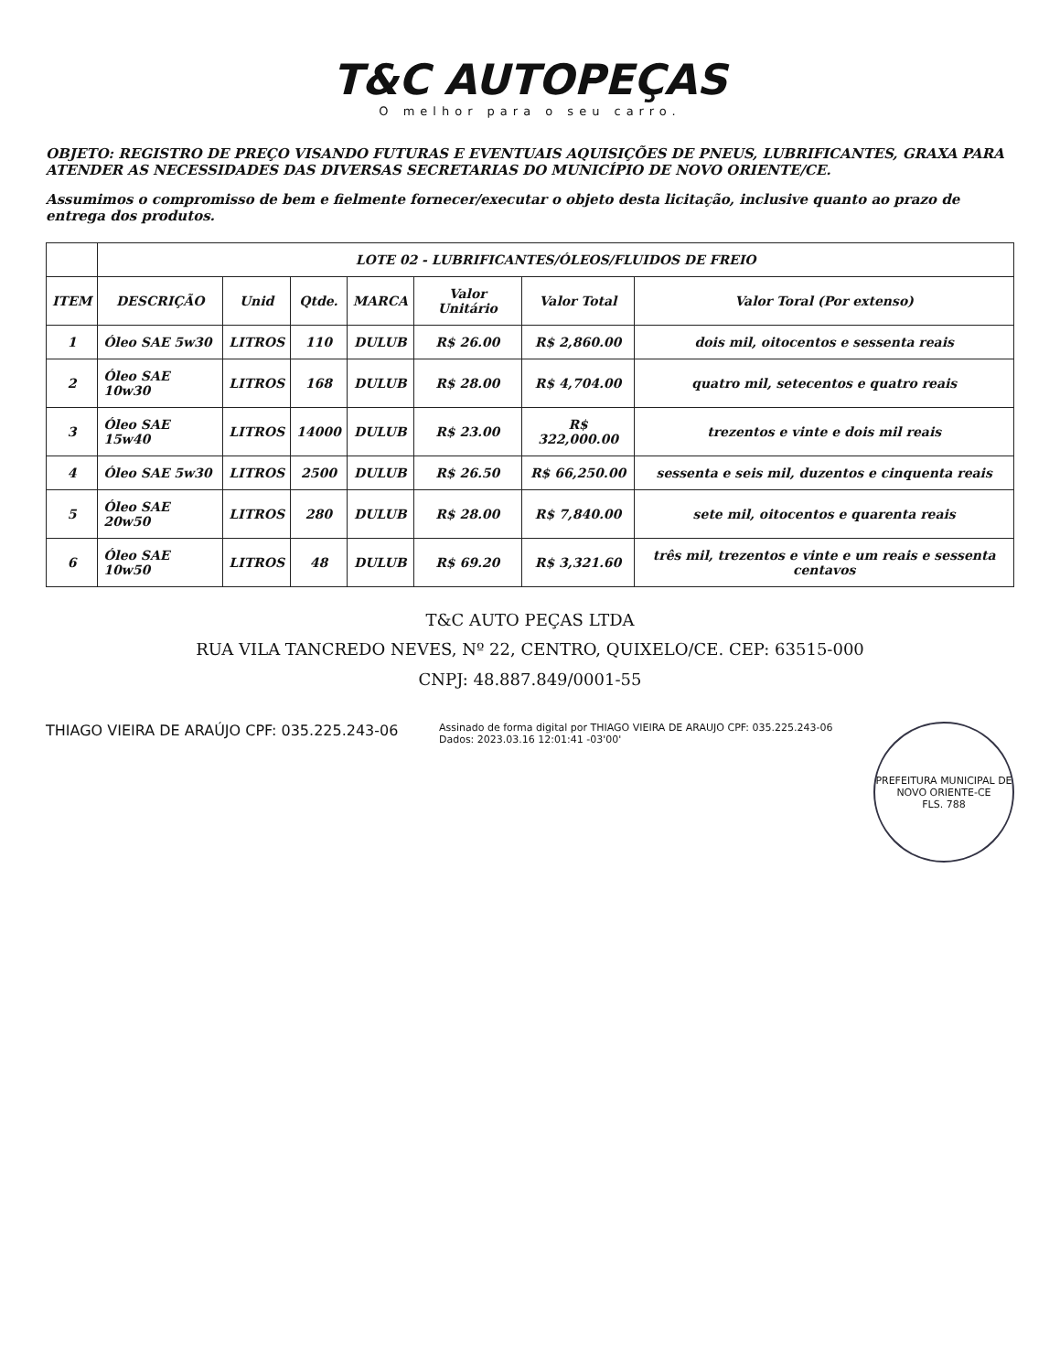T&C AUTOPEÇAS
O melhor para o seu carro.
OBJETO: REGISTRO DE PREÇO VISANDO FUTURAS E EVENTUAIS AQUISIÇÕES DE PNEUS, LUBRIFICANTES, GRAXA PARA ATENDER AS NECESSIDADES DAS DIVERSAS SECRETARIAS DO MUNICÍPIO DE NOVO ORIENTE/CE.
Assumimos o compromisso de bem e fielmente fornecer/executar o objeto desta licitação, inclusive quanto ao prazo de entrega dos produtos.
| | LOTE 02 - LUBRIFICANTES/ÓLEOS/FLUIDOS DE FREIO | | | | | | |
| --- | --- | --- | --- | --- | --- | --- | --- |
| ITEM | DESCRIÇÃO | Unid | Qtde. | MARCA | Valor Unitário | Valor Total | Valor Toral (Por extenso) |
| 1 | Óleo SAE 5w30 | LITROS | 110 | DULUB | R$ 26.00 | R$ 2,860.00 | dois mil, oitocentos e sessenta reais |
| 2 | Óleo SAE 10w30 | LITROS | 168 | DULUB | R$ 28.00 | R$ 4,704.00 | quatro mil, setecentos e quatro reais |
| 3 | Óleo SAE 15w40 | LITROS | 14000 | DULUB | R$ 23.00 | R$ 322,000.00 | trezentos e vinte e dois mil reais |
| 4 | Óleo SAE 5w30 | LITROS | 2500 | DULUB | R$ 26.50 | R$ 66,250.00 | sessenta e seis mil, duzentos e cinquenta reais |
| 5 | Óleo SAE 20w50 | LITROS | 280 | DULUB | R$ 28.00 | R$ 7,840.00 | sete mil, oitocentos e quarenta reais |
| 6 | Óleo SAE 10w50 | LITROS | 48 | DULUB | R$ 69.20 | R$ 3,321.60 | três mil, trezentos e vinte e um reais e sessenta centavos |
T&C AUTO PEÇAS LTDA
RUA VILA TANCREDO NEVES, Nº 22, CENTRO, QUIXELO/CE. CEP: 63515-000
CNPJ: 48.887.849/0001-55
THIAGO VIEIRA DE ARAÚJO CPF: 035.225.243-06
Assinado de forma digital por THIAGO VIEIRA DE ARAUJO CPF: 035.225.243-06
Dados: 2023.03.16 12:01:41 -03'00'
PREFEITURA MUNICIPAL DE NOVO ORIENTE-CE
FLS. 788